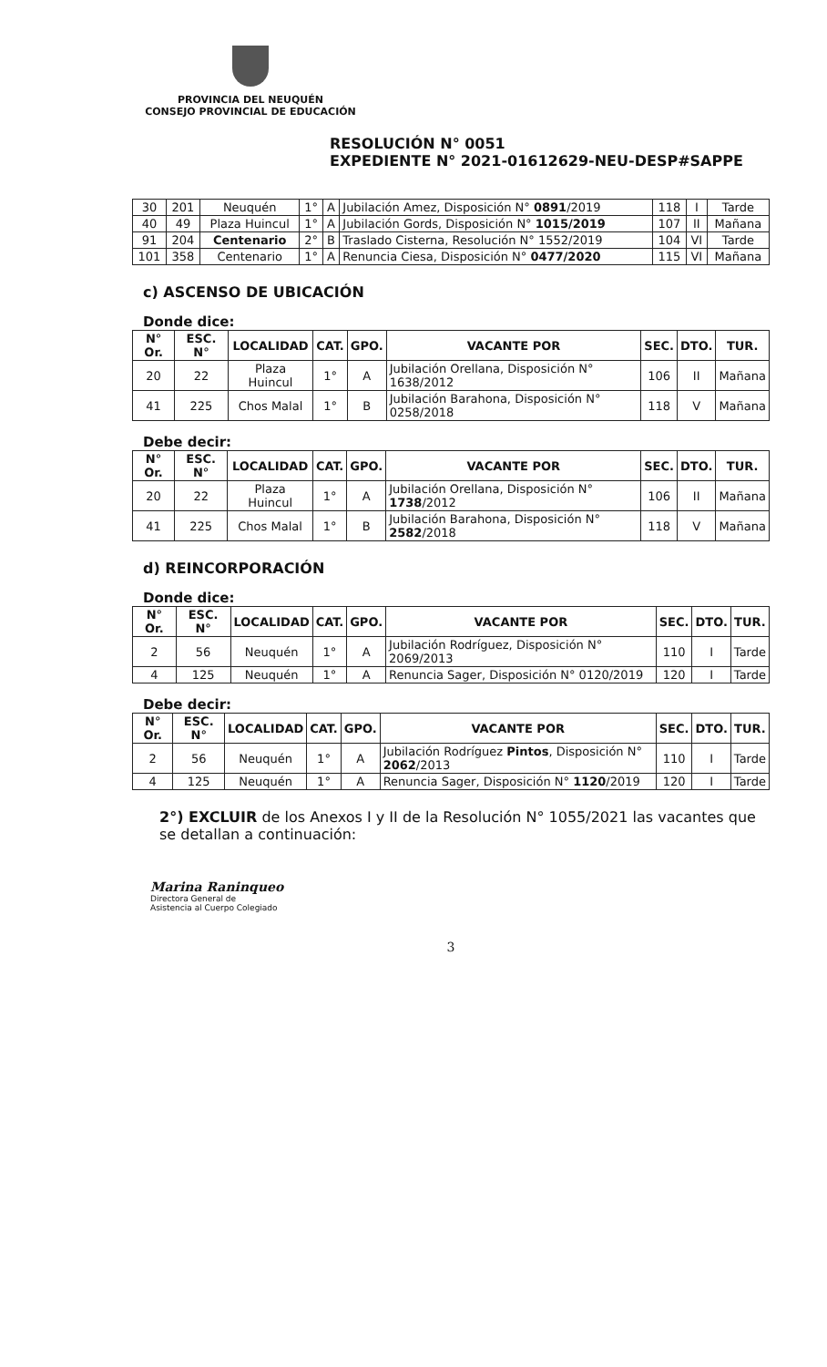PROVINCIA DEL NEUQUÉN
CONSEJO PROVINCIAL DE EDUCACIÓN
RESOLUCIÓN N° 0051
EXPEDIENTE N° 2021-01612629-NEU-DESP#SAPPE
| 30 | 201 | Neuquén | 1° | A | Jubilación Amez, Disposición N° 0891 /2019 | 118 | I | Tarde |
| 40 | 49 | Plaza Huincul | 1° | A | Jubilación Gords, Disposición N° 1015/2019 | 107 | II | Mañana |
| 91 | 204 | Centenario | 2° | B | Traslado Cisterna, Resolución N° 1552/2019 | 104 | VI | Tarde |
| 101 | 358 | Centenario | 1° | A | Renuncia Ciesa, Disposición N° 0477/2020 | 115 | VI | Mañana |
c) ASCENSO DE UBICACIÓN
Donde dice:
| N° Or. | ESC. N° | LOCALIDAD | CAT. | GPO. | VACANTE POR | SEC. | DTO. | TUR. |
| --- | --- | --- | --- | --- | --- | --- | --- | --- |
| 20 | 22 | Plaza Huincul | 1° | A | Jubilación Orellana, Disposición N° 1638/2012 | 106 | II | Mañana |
| 41 | 225 | Chos Malal | 1° | B | Jubilación Barahona, Disposición N° 0258/2018 | 118 | V | Mañana |
Debe decir:
| N° Or. | ESC. N° | LOCALIDAD | CAT. | GPO. | VACANTE POR | SEC. | DTO. | TUR. |
| --- | --- | --- | --- | --- | --- | --- | --- | --- |
| 20 | 22 | Plaza Huincul | 1° | A | Jubilación Orellana, Disposición N° 1738 /2012 | 106 | II | Mañana |
| 41 | 225 | Chos Malal | 1° | B | Jubilación Barahona, Disposición N° 2582 /2018 | 118 | V | Mañana |
d) REINCORPORACIÓN
Donde dice:
| N° Or. | ESC. N° | LOCALIDAD | CAT. | GPO. | VACANTE POR | SEC. | DTO. | TUR. |
| --- | --- | --- | --- | --- | --- | --- | --- | --- |
| 2 | 56 | Neuquén | 1° | A | Jubilación Rodríguez, Disposición N° 2069/2013 | 110 | I | Tarde |
| 4 | 125 | Neuquén | 1° | A | Renuncia Sager, Disposición N° 0120/2019 | 120 | I | Tarde |
Debe decir:
| N° Or. | ESC. N° | LOCALIDAD | CAT. | GPO. | VACANTE POR | SEC. | DTO. | TUR. |
| --- | --- | --- | --- | --- | --- | --- | --- | --- |
| 2 | 56 | Neuquén | 1° | A | Jubilación Rodríguez Pintos , Disposición N° 2062 /2013 | 110 | I | Tarde |
| 4 | 125 | Neuquén | 1° | A | Renuncia Sager, Disposición N° 1120 /2019 | 120 | I | Tarde |
2°) EXCLUIR de los Anexos I y II de la Resolución N° 1055/2021 las vacantes que se detallan a continuación:
Marina Raninqueo
Directora General de
Asistencia al Cuerpo Colegiado
3